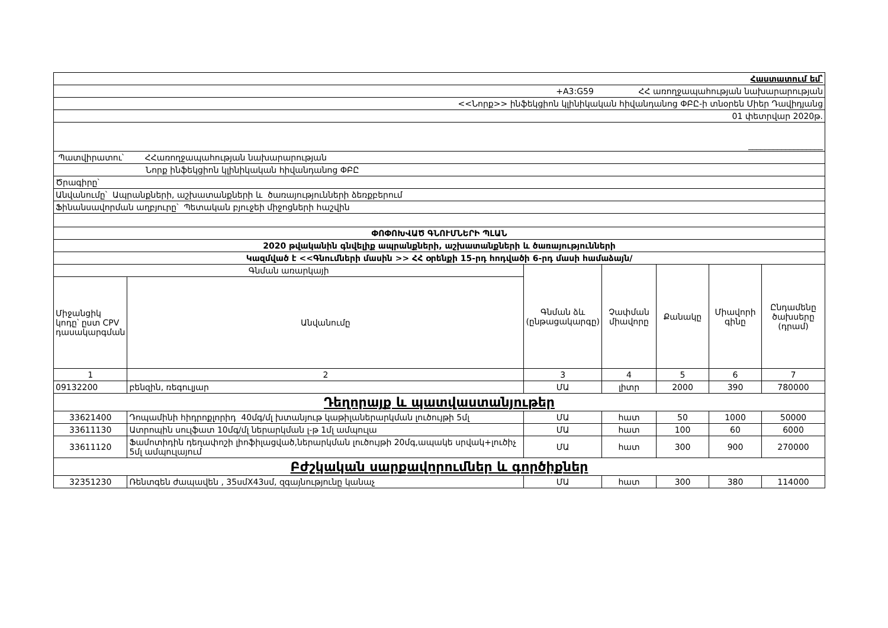| Հաստատում եմ՝ | | | | | | |
| +A3:G59 ՀՀ առողջապահության նախարարության | | | | | | |
| <<Նորք>> ինֆեկցիոն կլինիկական հիվանդանոց ՓԲԸ-ի տնօրեն Միեր Դավիդյանց | | | | | | |
| 01 փետրվար 2020թ. | | | | | | |
| __________________ | | | | | | |
| Պատվիրատու՝ ՀՀառողջապահության նախարարության | | | | | | |
| Նորք ինֆեկցիոն կլինիկական հիվանդանոց ՓԲԸ | | | | | | |
| Ծրագիրը՝ | | | | | | |
| Անվանումը՝ Ապրանքների, աշխատանքների և ծառայությունների ձեռքբերում | | | | | | |
| Ֆինանսավորման աղբյուրը՝ Պետական բյուջեի միջոցների հաշվին | | | | | | |
| ՓՈՓՈԽՎԱԾ ԳՆՈՒՄՆԵՐԻ ՊԼԱՆ | | | | | | |
| 2020 թվականին գնվելիք ապրանքների, աշխատանքների և ծառայությունների | | | | | | |
| Կազմված է <<Գնումների մասին >> ՀՀ օրենքի 15-րդ հոդվածի 6-րդ մասի համաձայն/ | | | | | | |
| Գնման առարկայի | | Գնման ձև (ընթացակարգը) | Չափման միավորը | Քանակը | Միավորի գինը | Ընդամենը ծախսերը (դրամ) |
| Միջանցիկ կոդը՝ ըստ CPV դասակարգման | Անվանումը | | | | | |
| 1 | 2 | 3 | 4 | 5 | 6 | 7 |
| 09132200 | բենզին, ռեգուլյար | ՄԱ | լիտր | 2000 | 390 | 780000 |
| Դեղորայք և պատվաստանյութեր | | | | | | |
| 33621400 | Դոպամինի հիդրոքլորիդ 40մգ/մլ խտանյութ կաթիլաներարկման լուծույթի 5մլ | ՄԱ | հատ | 50 | 1000 | 50000 |
| 33611130 | Ատրոպին սուլֆատ 10մգ/մլ ներարկման լ-թ 1մլ ամպուլա | ՄԱ | հատ | 100 | 60 | 6000 |
| 33611120 | Ֆամոտիդին դեղափոշի լիոֆիլացված,ներարկման լուծույթի 20մգ,ապակե սրվակ+լուծիչ 5մլ ամպուլայում | ՄԱ | հատ | 300 | 900 | 270000 |
| Բժշկական սարքավորումներ և գործիքներ | | | | | | |
| 32351230 | Ռենտգեն ժապավեն , 35սմX43սմ, զգայնությունը կանաչ | ՄԱ | հատ | 300 | 380 | 114000 |